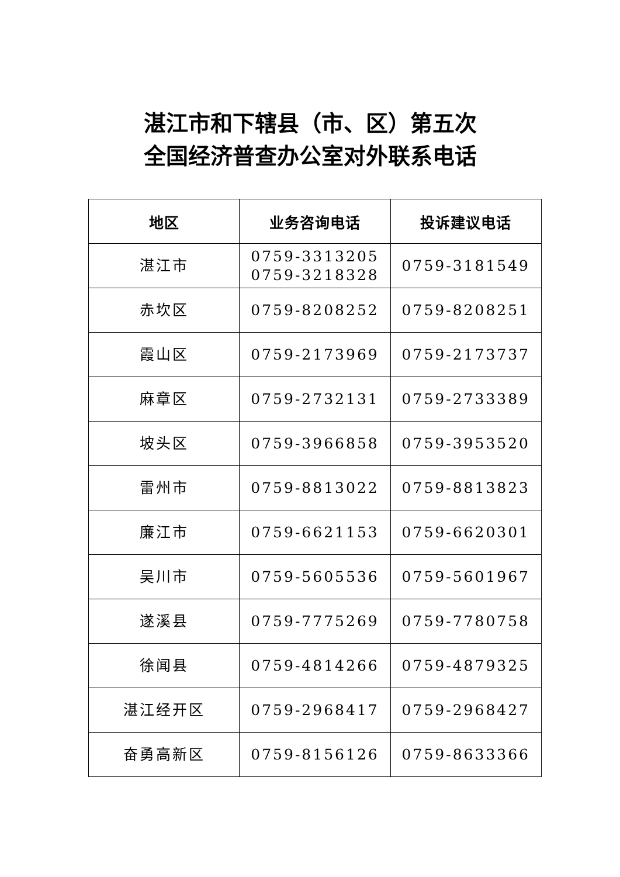湛江市和下辖县（市、区）第五次
全国经济普查办公室对外联系电话
| 地区 | 业务咨询电话 | 投诉建议电话 |
| --- | --- | --- |
| 湛江市 | 0759-3313205 0759-3218328 | 0759-3181549 |
| 赤坎区 | 0759-8208252 | 0759-8208251 |
| 霞山区 | 0759-2173969 | 0759-2173737 |
| 麻章区 | 0759-2732131 | 0759-2733389 |
| 坡头区 | 0759-3966858 | 0759-3953520 |
| 雷州市 | 0759-8813022 | 0759-8813823 |
| 廉江市 | 0759-6621153 | 0759-6620301 |
| 吴川市 | 0759-5605536 | 0759-5601967 |
| 遂溪县 | 0759-7775269 | 0759-7780758 |
| 徐闻县 | 0759-4814266 | 0759-4879325 |
| 湛江经开区 | 0759-2968417 | 0759-2968427 |
| 奋勇高新区 | 0759-8156126 | 0759-8633366 |